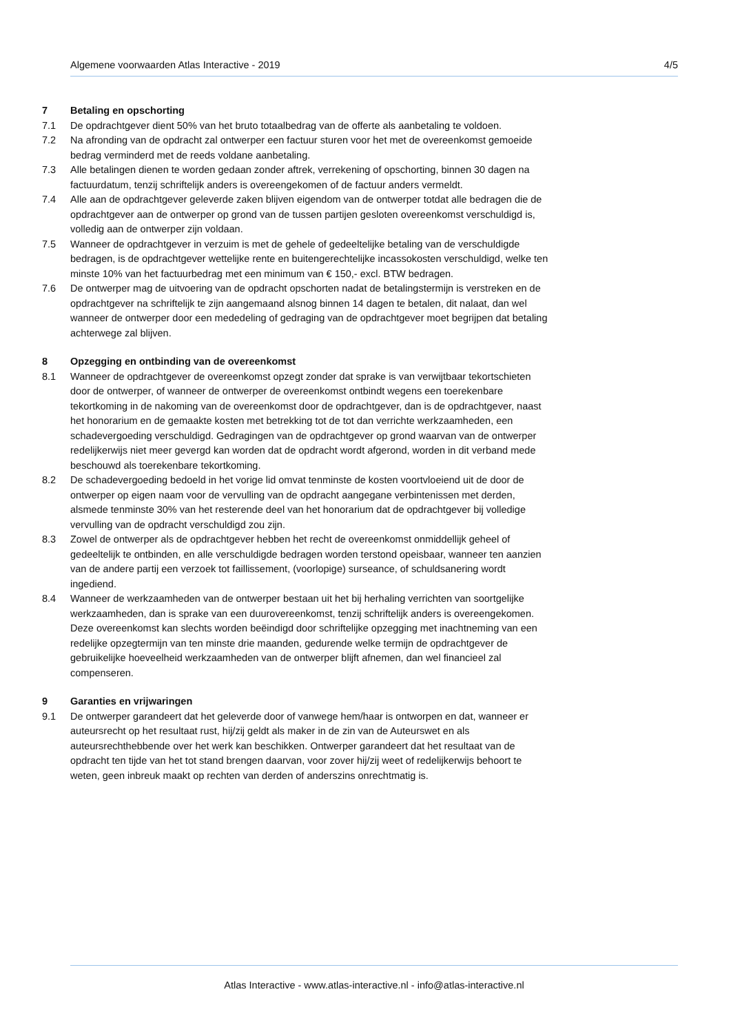Algemene voorwaarden Atlas Interactive - 2019 4/5
7 Betaling en opschorting
7.1 De opdrachtgever dient 50% van het bruto totaalbedrag van de offerte als aanbetaling te voldoen.
7.2 Na afronding van de opdracht zal ontwerper een factuur sturen voor het met de overeenkomst gemoeide bedrag verminderd met de reeds voldane aanbetaling.
7.3 Alle betalingen dienen te worden gedaan zonder aftrek, verrekening of opschorting, binnen 30 dagen na factuurdatum, tenzij schriftelijk anders is overeengekomen of de factuur anders vermeldt.
7.4 Alle aan de opdrachtgever geleverde zaken blijven eigendom van de ontwerper totdat alle bedragen die de opdrachtgever aan de ontwerper op grond van de tussen partijen gesloten overeenkomst verschuldigd is, volledig aan de ontwerper zijn voldaan.
7.5 Wanneer de opdrachtgever in verzuim is met de gehele of gedeeltelijke betaling van de verschuldigde bedragen, is de opdrachtgever wettelijke rente en buitengerechtelijke incassokosten verschuldigd, welke ten minste 10% van het factuurbedrag met een minimum van € 150,- excl. BTW bedragen.
7.6 De ontwerper mag de uitvoering van de opdracht opschorten nadat de betalingstermijn is verstreken en de opdrachtgever na schriftelijk te zijn aangemaand alsnog binnen 14 dagen te betalen, dit nalaat, dan wel wanneer de ontwerper door een mededeling of gedraging van de opdrachtgever moet begrijpen dat betaling achterwege zal blijven.
8 Opzegging en ontbinding van de overeenkomst
8.1 Wanneer de opdrachtgever de overeenkomst opzegt zonder dat sprake is van verwijtbaar tekortschieten door de ontwerper, of wanneer de ontwerper de overeenkomst ontbindt wegens een toerekenbare tekortkoming in de nakoming van de overeenkomst door de opdrachtgever, dan is de opdrachtgever, naast het honorarium en de gemaakte kosten met betrekking tot de tot dan verrichte werkzaamheden, een schadevergoeding verschuldigd. Gedragingen van de opdrachtgever op grond waarvan van de ontwerper redelijkerwijs niet meer gevergd kan worden dat de opdracht wordt afgerond, worden in dit verband mede beschouwd als toerekenbare tekortkoming.
8.2 De schadevergoeding bedoeld in het vorige lid omvat tenminste de kosten voortvloeiend uit de door de ontwerper op eigen naam voor de vervulling van de opdracht aangegane verbintenissen met derden, alsmede tenminste 30% van het resterende deel van het honorarium dat de opdrachtgever bij volledige vervulling van de opdracht verschuldigd zou zijn.
8.3 Zowel de ontwerper als de opdrachtgever hebben het recht de overeenkomst onmiddellijk geheel of gedeeltelijk te ontbinden, en alle verschuldigde bedragen worden terstond opeisbaar, wanneer ten aanzien van de andere partij een verzoek tot faillissement, (voorlopige) surseance, of schuldsanering wordt ingediend.
8.4 Wanneer de werkzaamheden van de ontwerper bestaan uit het bij herhaling verrichten van soortgelijke werkzaamheden, dan is sprake van een duurovereenkomst, tenzij schriftelijk anders is overeengekomen. Deze overeenkomst kan slechts worden beëindigd door schriftelijke opzegging met inachtneming van een redelijke opzegtermijn van ten minste drie maanden, gedurende welke termijn de opdrachtgever de gebruikelijke hoeveelheid werkzaamheden van de ontwerper blijft afnemen, dan wel financieel zal compenseren.
9 Garanties en vrijwaringen
9.1 De ontwerper garandeert dat het geleverde door of vanwege hem/haar is ontworpen en dat, wanneer er auteursrecht op het resultaat rust, hij/zij geldt als maker in de zin van de Auteurswet en als auteursrechthebbende over het werk kan beschikken. Ontwerper garandeert dat het resultaat van de opdracht ten tijde van het tot stand brengen daarvan, voor zover hij/zij weet of redelijkerwijs behoort te weten, geen inbreuk maakt op rechten van derden of anderszins onrechtmatig is.
Atlas Interactive - www.atlas-interactive.nl - info@atlas-interactive.nl